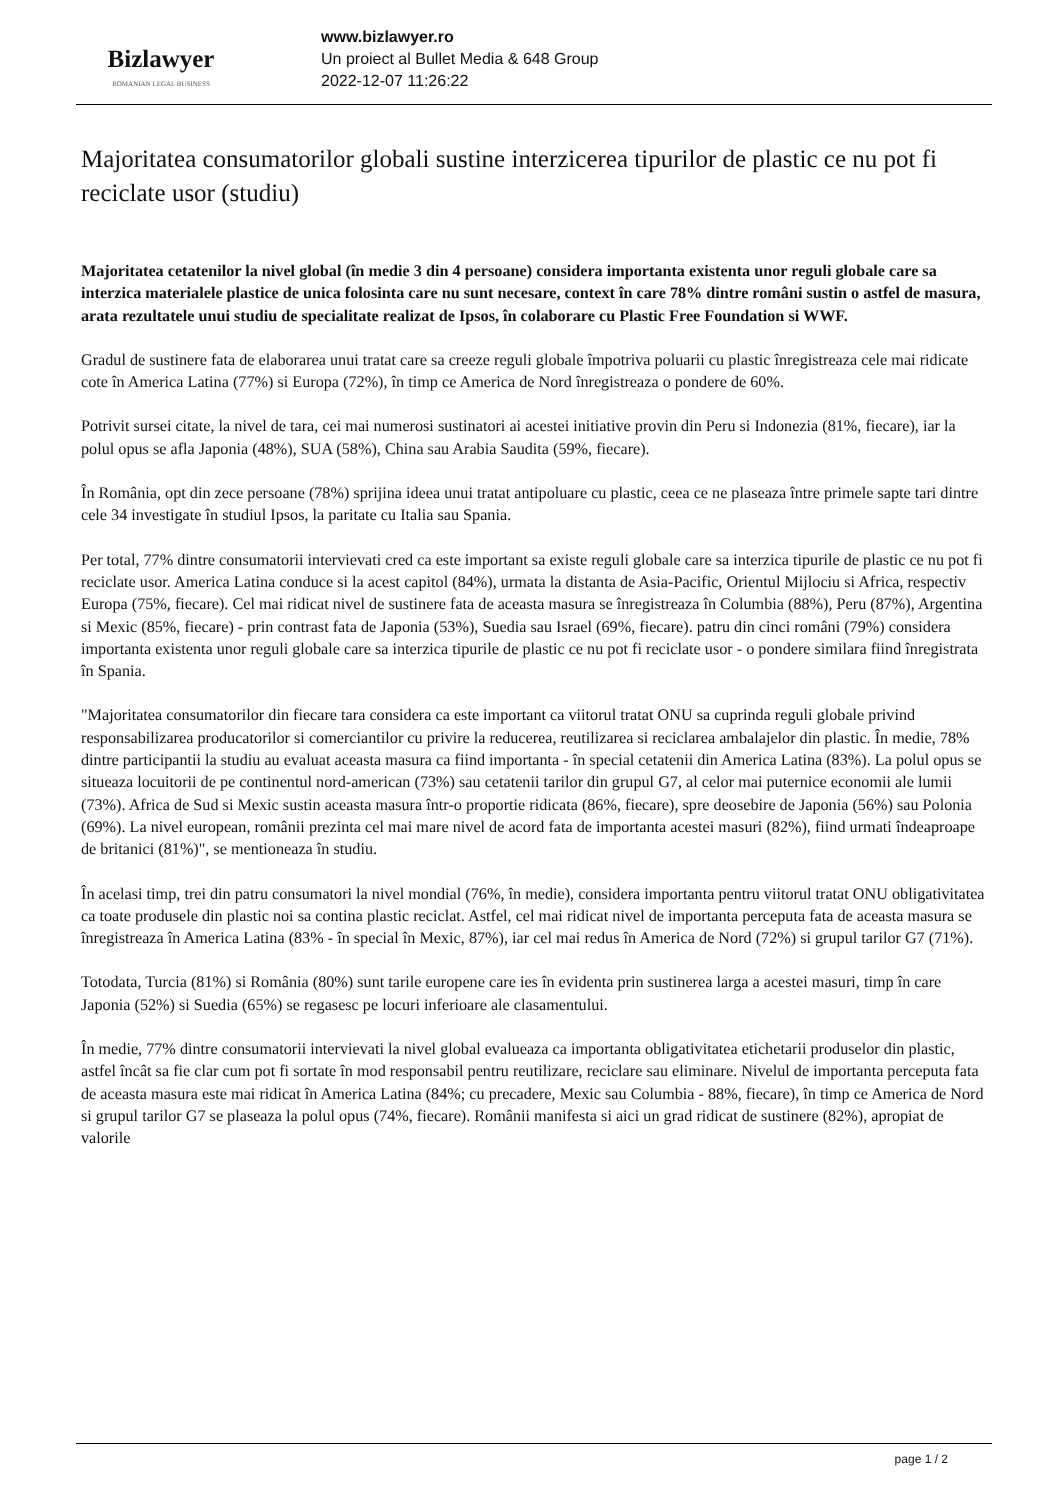Bizlawyer
ROMANIAN LEGAL BUSINESS
www.bizlawyer.ro
Un proiect al Bullet Media & 648 Group
2022-12-07 11:26:22
Majoritatea consumatorilor globali sustine interzicerea tipurilor de plastic ce nu pot fi reciclate usor (studiu)
Majoritatea cetatenilor la nivel global (în medie 3 din 4 persoane) considera importanta existenta unor reguli globale care sa interzica materialele plastice de unica folosinta care nu sunt necesare, context în care 78% dintre români sustin o astfel de masura, arata rezultatele unui studiu de specialitate realizat de Ipsos, în colaborare cu Plastic Free Foundation si WWF.
Gradul de sustinere fata de elaborarea unui tratat care sa creeze reguli globale împotriva poluarii cu plastic înregistreaza cele mai ridicate cote în America Latina (77%) si Europa (72%), în timp ce America de Nord înregistreaza o pondere de 60%.
Potrivit sursei citate, la nivel de tara, cei mai numerosi sustinatori ai acestei initiative provin din Peru si Indonezia (81%, fiecare), iar la polul opus se afla Japonia (48%), SUA (58%), China sau Arabia Saudita (59%, fiecare).
În România, opt din zece persoane (78%) sprijina ideea unui tratat antipoluare cu plastic, ceea ce ne plaseaza între primele sapte tari dintre cele 34 investigate în studiul Ipsos, la paritate cu Italia sau Spania.
Per total, 77% dintre consumatorii intervievati cred ca este important sa existe reguli globale care sa interzica tipurile de plastic ce nu pot fi reciclate usor. America Latina conduce si la acest capitol (84%), urmata la distanta de Asia-Pacific, Orientul Mijlociu si Africa, respectiv Europa (75%, fiecare). Cel mai ridicat nivel de sustinere fata de aceasta masura se înregistreaza în Columbia (88%), Peru (87%), Argentina si Mexic (85%, fiecare) - prin contrast fata de Japonia (53%), Suedia sau Israel (69%, fiecare). patru din cinci români (79%) considera importanta existenta unor reguli globale care sa interzica tipurile de plastic ce nu pot fi reciclate usor - o pondere similara fiind înregistrata în Spania.
"Majoritatea consumatorilor din fiecare tara considera ca este important ca viitorul tratat ONU sa cuprinda reguli globale privind responsabilizarea producatorilor si comerciantilor cu privire la reducerea, reutilizarea si reciclarea ambalajelor din plastic. În medie, 78% dintre participantii la studiu au evaluat aceasta masura ca fiind importanta - în special cetatenii din America Latina (83%). La polul opus se situeaza locuitorii de pe continentul nord-american (73%) sau cetatenii tarilor din grupul G7, al celor mai puternice economii ale lumii (73%). Africa de Sud si Mexic sustin aceasta masura într-o proportie ridicata (86%, fiecare), spre deosebire de Japonia (56%) sau Polonia (69%). La nivel european, românii prezinta cel mai mare nivel de acord fata de importanta acestei masuri (82%), fiind urmati îndeaproape de britanici (81%)", se mentioneaza în studiu.
În acelasi timp, trei din patru consumatori la nivel mondial (76%, în medie), considera importanta pentru viitorul tratat ONU obligativitatea ca toate produsele din plastic noi sa contina plastic reciclat. Astfel, cel mai ridicat nivel de importanta perceputa fata de aceasta masura se înregistreaza în America Latina (83% - în special în Mexic, 87%), iar cel mai redus în America de Nord (72%) si grupul tarilor G7 (71%).
Totodata, Turcia (81%) si România (80%) sunt tarile europene care ies în evidenta prin sustinerea larga a acestei masuri, timp în care Japonia (52%) si Suedia (65%) se regasesc pe locuri inferioare ale clasamentului.
În medie, 77% dintre consumatorii intervievati la nivel global evalueaza ca importanta obligativitatea etichetarii produselor din plastic, astfel încât sa fie clar cum pot fi sortate în mod responsabil pentru reutilizare, reciclare sau eliminare. Nivelul de importanta perceputa fata de aceasta masura este mai ridicat în America Latina (84%; cu precadere, Mexic sau Columbia - 88%, fiecare), în timp ce America de Nord si grupul tarilor G7 se plaseaza la polul opus (74%, fiecare). Românii manifesta si aici un grad ridicat de sustinere (82%), apropiat de valorile
page 1 / 2